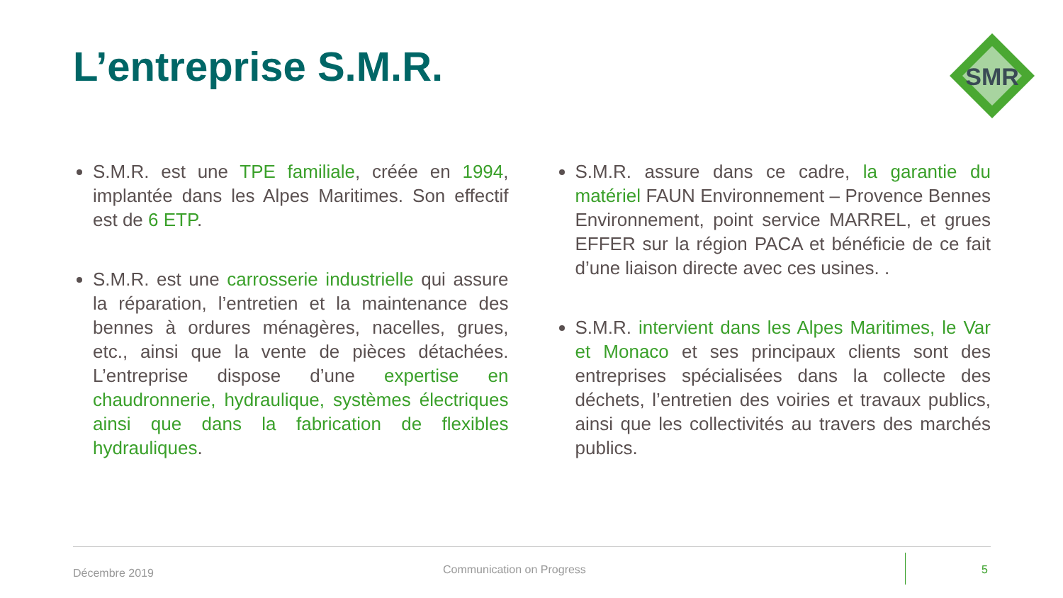L’entreprise S.M.R.
SMR
S.M.R. est une TPE familiale, créée en 1994, implantée dans les Alpes Maritimes. Son effectif est de 6 ETP.
S.M.R. est une carrosserie industrielle qui assure la réparation, l’entretien et la maintenance des bennes à ordures ménagères, nacelles, grues, etc., ainsi que la vente de pièces détachées. L’entreprise dispose d’une expertise en chaudronnerie, hydraulique, systèmes électriques ainsi que dans la fabrication de flexibles hydrauliques.
S.M.R. assure dans ce cadre, la garantie du matériel FAUN Environnement – Provence Bennes Environnement, point service MARREL, et grues EFFER sur la région PACA et bénéficie de ce fait d’une liaison directe avec ces usines. .
S.M.R. intervient dans les Alpes Maritimes, le Var et Monaco et ses principaux clients sont des entreprises spécialisées dans la collecte des déchets, l’entretien des voiries et travaux publics, ainsi que les collectivités au travers des marchés publics.
Décembre 2019 Communication on Progress 5